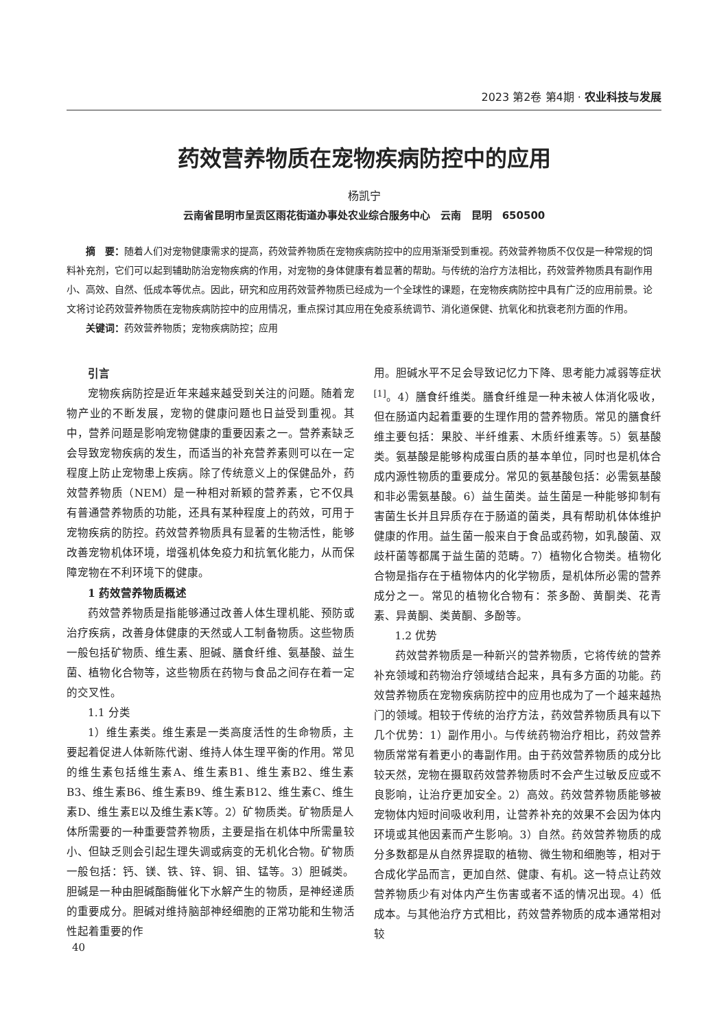2023 第2卷 第4期 · 农业科技与发展
药效营养物质在宠物疾病防控中的应用
杨凯宁
云南省昆明市呈贡区雨花街道办事处农业综合服务中心　云南　昆明　650500
摘　要：随着人们对宠物健康需求的提高，药效营养物质在宠物疾病防控中的应用渐渐受到重视。药效营养物质不仅仅是一种常规的饲料补充剂，它们可以起到辅助防治宠物疾病的作用，对宠物的身体健康有着显著的帮助。与传统的治疗方法相比，药效营养物质具有副作用小、高效、自然、低成本等优点。因此，研究和应用药效营养物质已经成为一个全球性的课题，在宠物疾病防控中具有广泛的应用前景。论文将讨论药效营养物质在宠物疾病防控中的应用情况，重点探讨其应用在免疫系统调节、消化道保健、抗氧化和抗衰老剂方面的作用。
关键词：药效营养物质；宠物疾病防控；应用
引言
宠物疾病防控是近年来越来越受到关注的问题。随着宠物产业的不断发展，宠物的健康问题也日益受到重视。其中，营养问题是影响宠物健康的重要因素之一。营养素缺乏会导致宠物疾病的发生，而适当的补充营养素则可以在一定程度上防止宠物患上疾病。除了传统意义上的保健品外，药效营养物质（NEM）是一种相对新颖的营养素，它不仅具有普通营养物质的功能，还具有某种程度上的药效，可用于宠物疾病的防控。药效营养物质具有显著的生物活性，能够改善宠物机体环境，增强机体免疫力和抗氧化能力，从而保障宠物在不利环境下的健康。
1 药效营养物质概述
药效营养物质是指能够通过改善人体生理机能、预防或治疗疾病，改善身体健康的天然或人工制备物质。这些物质一般包括矿物质、维生素、胆碱、膳食纤维、氨基酸、益生菌、植物化合物等，这些物质在药物与食品之间存在着一定的交叉性。
1.1 分类
1）维生素类。维生素是一类高度活性的生命物质，主要起着促进人体新陈代谢、维持人体生理平衡的作用。常见的维生素包括维生素A、维生素B1、维生素B2、维生素B3、维生素B6、维生素B9、维生素B12、维生素C、维生素D、维生素E以及维生素K等。2）矿物质类。矿物质是人体所需要的一种重要营养物质，主要是指在机体中所需量较小、但缺乏则会引起生理失调或病变的无机化合物。矿物质一般包括：钙、镁、铁、锌、铜、钼、锰等。3）胆碱类。胆碱是一种由胆碱酯酶催化下水解产生的物质，是神经递质的重要成分。胆碱对维持脑部神经细胞的正常功能和生物活性起着重要的作
用。胆碱水平不足会导致记忆力下降、思考能力减弱等症状<sup>[1]</sup>。4）膳食纤维类。膳食纤维是一种未被人体消化吸收，但在肠道内起着重要的生理作用的营养物质。常见的膳食纤维主要包括：果胶、半纤维素、木质纤维素等。5）氨基酸类。氨基酸是能够构成蛋白质的基本单位，同时也是机体合成内源性物质的重要成分。常见的氨基酸包括：必需氨基酸和非必需氨基酸。6）益生菌类。益生菌是一种能够抑制有害菌生长并且异质存在于肠道的菌类，具有帮助机体体维护健康的作用。益生菌一般来自于食品或药物，如乳酸菌、双歧杆菌等都属于益生菌的范畴。7）植物化合物类。植物化合物是指存在于植物体内的化学物质，是机体所必需的营养成分之一。常见的植物化合物有：茶多酚、黄酮类、花青素、异黄酮、类黄酮、多酚等。
1.2 优势
药效营养物质是一种新兴的营养物质，它将传统的营养补充领域和药物治疗领域结合起来，具有多方面的功能。药效营养物质在宠物疾病防控中的应用也成为了一个越来越热门的领域。相较于传统的治疗方法，药效营养物质具有以下几个优势：1）副作用小。与传统药物治疗相比，药效营养物质常常有着更小的毒副作用。由于药效营养物质的成分比较天然，宠物在摄取药效营养物质时不会产生过敏反应或不良影响，让治疗更加安全。2）高效。药效营养物质能够被宠物体内短时间吸收利用，让营养补充的效果不会因为体内环境或其他因素而产生影响。3）自然。药效营养物质的成分多数都是从自然界提取的植物、微生物和细胞等，相对于合成化学品而言，更加自然、健康、有机。这一特点让药效营养物质少有对体内产生伤害或者不适的情况出现。4）低成本。与其他治疗方式相比，药效营养物质的成本通常相对较
40